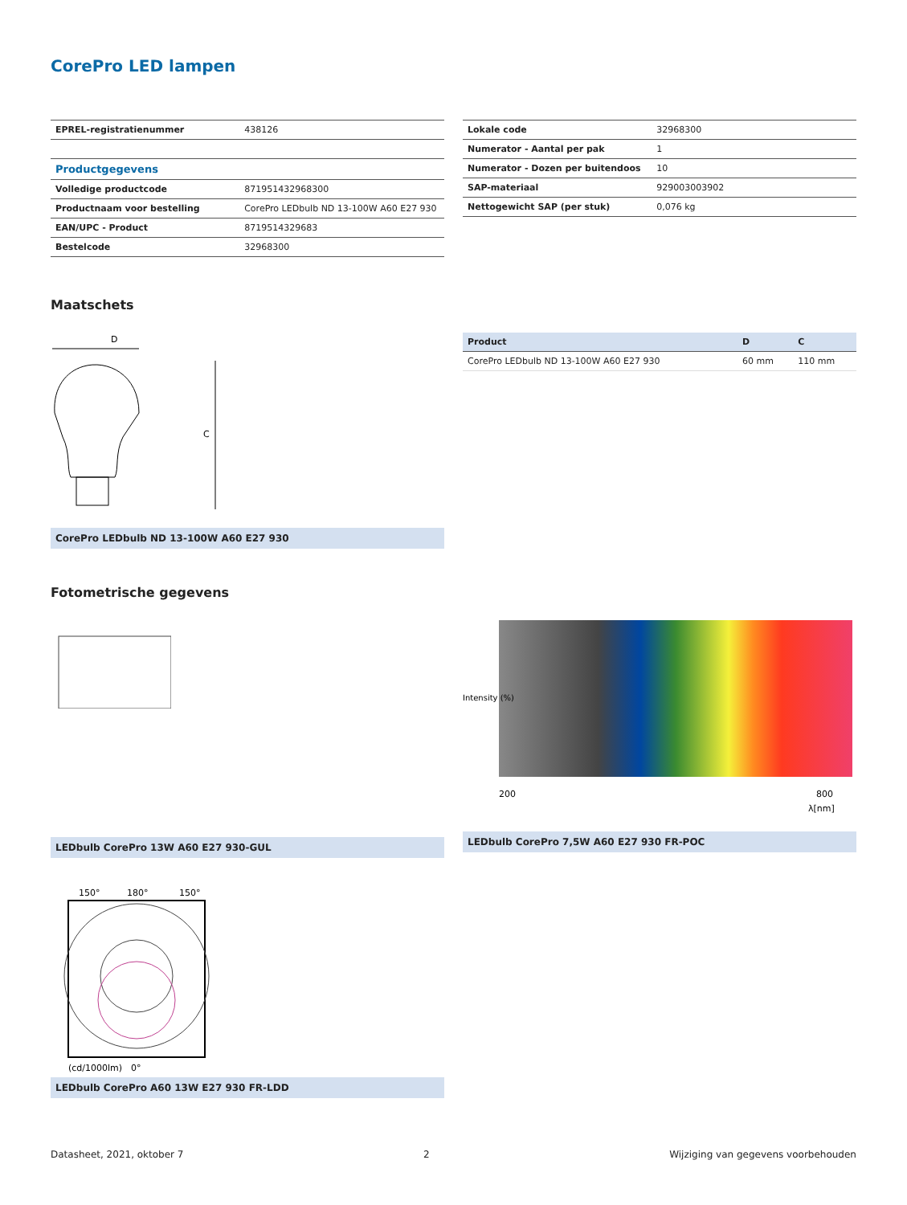CorePro LED lampen
| EPREL-registratienummer | 438126 |
| Productgegevens | |
| Volledige productcode | 871951432968300 |
| Productnaam voor bestelling | CorePro LEDbulb ND 13-100W A60 E27 930 |
| EAN/UPC - Product | 8719514329683 |
| Bestelcode | 32968300 |
| Lokale code | 32968300 |
| Numerator - Aantal per pak | 1 |
| Numerator - Dozen per buitendoos | 10 |
| SAP-materiaal | 929003003902 |
| Nettogewicht SAP (per stuk) | 0,076 kg |
Maatschets
D
C
CorePro LEDbulb ND 13-100W A60 E27 930
| Product | D | C |
| --- | --- | --- |
| CorePro LEDbulb ND 13-100W A60 E27 930 | 60 mm | 110 mm |
Fotometrische gegevens
LEDbulb CorePro 13W A60 E27 930-GUL
Intensity (%)
200
800
λ[nm]
LEDbulb CorePro 7,5W A60 E27 930 FR-POC
150°
180°
150°
(cd/1000lm)
0°
LEDbulb CorePro A60 13W E27 930 FR-LDD
Datasheet, 2021, oktober 7 2 Wijziging van gegevens voorbehouden